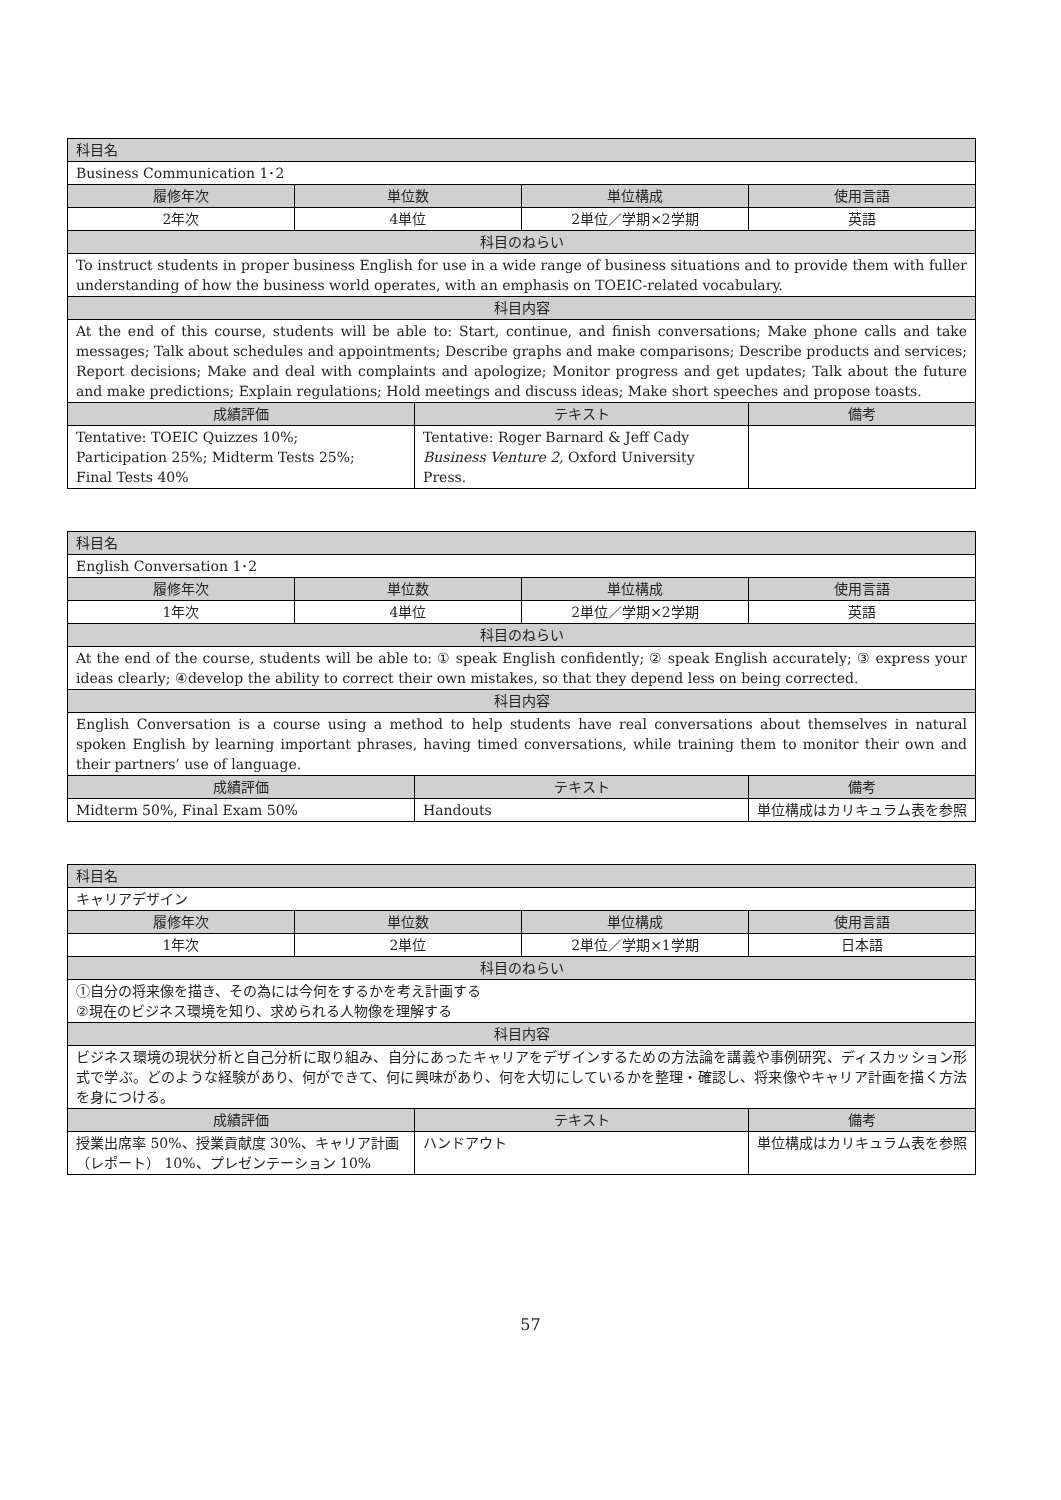| 科目名 | | | | |
| --- | --- | --- | --- | --- |
| Business Communication 1･2 | | | | |
| 履修年次 | 単位数 | | 単位構成 | 使用言語 |
| 2年次 | 4単位 | | 2単位／学期×2学期 | 英語 |
| 科目のねらい | | | | |
| To instruct students in proper business English for use in a wide range of business situations and to provide them with fuller understanding of how the business world operates, with an emphasis on TOEIC-related vocabulary. | | | | |
| 科目内容 | | | | |
| At the end of this course, students will be able to: Start, continue, and finish conversations; Make phone calls and take messages; Talk about schedules and appointments; Describe graphs and make comparisons; Describe products and services; Report decisions; Make and deal with complaints and apologize; Monitor progress and get updates; Talk about the future and make predictions; Explain regulations; Hold meetings and discuss ideas; Make short speeches and propose toasts. | | | | |
| 成績評価 | | テキスト | | 備考 |
| Tentative: TOEIC Quizzes 10%; Participation 25%; Midterm Tests 25%; Final Tests 40% | | Tentative: Roger Barnard & Jeff Cady Business Venture 2, Oxford University Press. | | |
| 科目名 | | | | |
| --- | --- | --- | --- | --- |
| English Conversation 1･2 | | | | |
| 履修年次 | 単位数 | | 単位構成 | 使用言語 |
| 1年次 | 4単位 | | 2単位／学期×2学期 | 英語 |
| 科目のねらい | | | | |
| At the end of the course, students will be able to: ① speak English confidently; ② speak English accurately; ③ express your ideas clearly; ④develop the ability to correct their own mistakes, so that they depend less on being corrected. | | | | |
| 科目内容 | | | | |
| English Conversation is a course using a method to help students have real conversations about themselves in natural spoken English by learning important phrases, having timed conversations, while training them to monitor their own and their partners’ use of language. | | | | |
| 成績評価 | | テキスト | | 備考 |
| Midterm 50%, Final Exam 50% | | Handouts | | 単位構成はカリキュラム表を参照 |
| 科目名 | | | | |
| --- | --- | --- | --- | --- |
| キャリアデザイン | | | | |
| 履修年次 | 単位数 | | 単位構成 | 使用言語 |
| 1年次 | 2単位 | | 2単位／学期×1学期 | 日本語 |
| 科目のねらい | | | | |
| ①自分の将来像を描き、その為には今何をするかを考え計画する ②現在のビジネス環境を知り、求められる人物像を理解する | | | | |
| 科目内容 | | | | |
| ビジネス環境の現状分析と自己分析に取り組み、自分にあったキャリアをデザインするための方法論を講義や事例研究、ディスカッション形式で学ぶ。どのような経験があり、何ができて、何に興味があり、何を大切にしているかを整理・確認し、将来像やキャリア計画を描く方法を身につける。 | | | | |
| 成績評価 | | テキスト | | 備考 |
| 授業出席率 50%、授業貢献度 30%、キャリア計画（レポート） 10%、プレゼンテーション 10% | | ハンドアウト | | 単位構成はカリキュラム表を参照 |
57